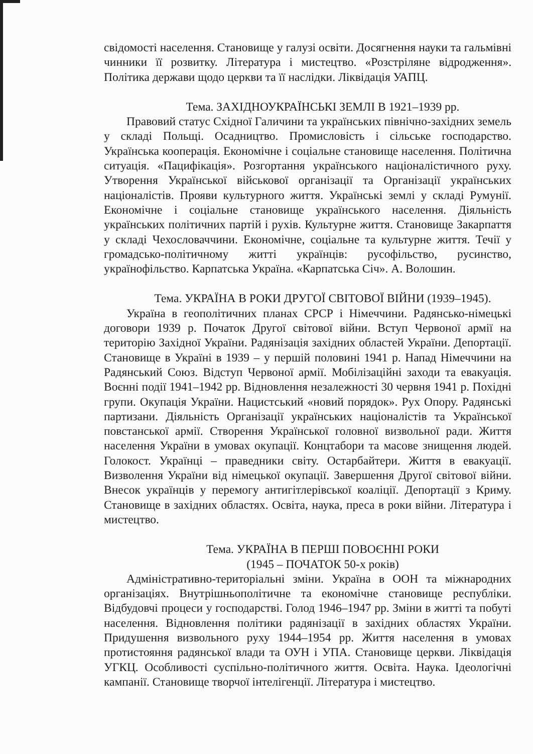свідомості населення. Становище у галузі освіти. Досягнення науки та гальмівні чинники її розвитку. Література і мистецтво. «Розстріляне відродження». Політика держави щодо церкви та її наслідки. Ліквідація УАПЦ.
Тема. ЗАХІДНОУКРАЇНСЬКІ ЗЕМЛІ В 1921–1939 рр.
Правовий статус Східної Галичини та українських північно-західних земель у складі Польщі. Осадництво. Промисловість і сільське господарство. Українська кооперація. Економічне і соціальне становище населення. Політична ситуація. «Пацифікація». Розгортання українського націоналістичного руху. Утворення Української військової організації та Організації українських націоналістів. Прояви культурного життя. Українські землі у складі Румунії. Економічне і соціальне становище українського населення. Діяльність українських політичних партій і рухів. Культурне життя. Становище Закарпаття у складі Чехословаччини. Економічне, соціальне та культурне життя. Течії у громадсько-політичному житті українців: русофільство, русинство, українофільство. Карпатська Україна. «Карпатська Січ». А. Волошин.
Тема. УКРАЇНА В РОКИ ДРУГОЇ СВІТОВОЇ ВІЙНИ (1939–1945).
Україна в геополітичних планах СРСР і Німеччини. Радянсько-німецькі договори 1939 р. Початок Другої світової війни. Вступ Червоної армії на територію Західної України. Радянізація західних областей України. Депортації. Становище в Україні в 1939 – у першій половині 1941 р. Напад Німеччини на Радянський Союз. Відступ Червоної армії. Мобілізаційні заходи та евакуація. Воєнні події 1941–1942 рр. Відновлення незалежності 30 червня 1941 р. Похідні групи. Окупація України. Нацистський «новий порядок». Рух Опору. Радянські партизани. Діяльність Організації українських націоналістів та Української повстанської армії. Створення Української головної визвольної ради. Життя населення України в умовах окупації. Концтабори та масове знищення людей. Голокост. Українці – праведники світу. Остарбайтери. Життя в евакуації. Визволення України від німецької окупації. Завершення Другої світової війни. Внесок українців у перемогу антигітлерівської коаліції. Депортації з Криму. Становище в західних областях. Освіта, наука, преса в роки війни. Література і мистецтво.
Тема. УКРАЇНА В ПЕРШІ ПОВОЄННІ РОКИ
(1945 – ПОЧАТОК 50-х років)
Адміністративно-територіальні зміни. Україна в ООН та міжнародних організаціях. Внутрішньополітичне та економічне становище республіки. Відбудовчі процеси у господарстві. Голод 1946–1947 рр. Зміни в житті та побуті населення. Відновлення політики радянізації в західних областях України. Придушення визвольного руху 1944–1954 рр. Життя населення в умовах протистояння радянської влади та ОУН і УПА. Становище церкви. Ліквідація УГКЦ. Особливості суспільно-політичного життя. Освіта. Наука. Ідеологічні кампанії. Становище творчої інтелігенції. Література і мистецтво.